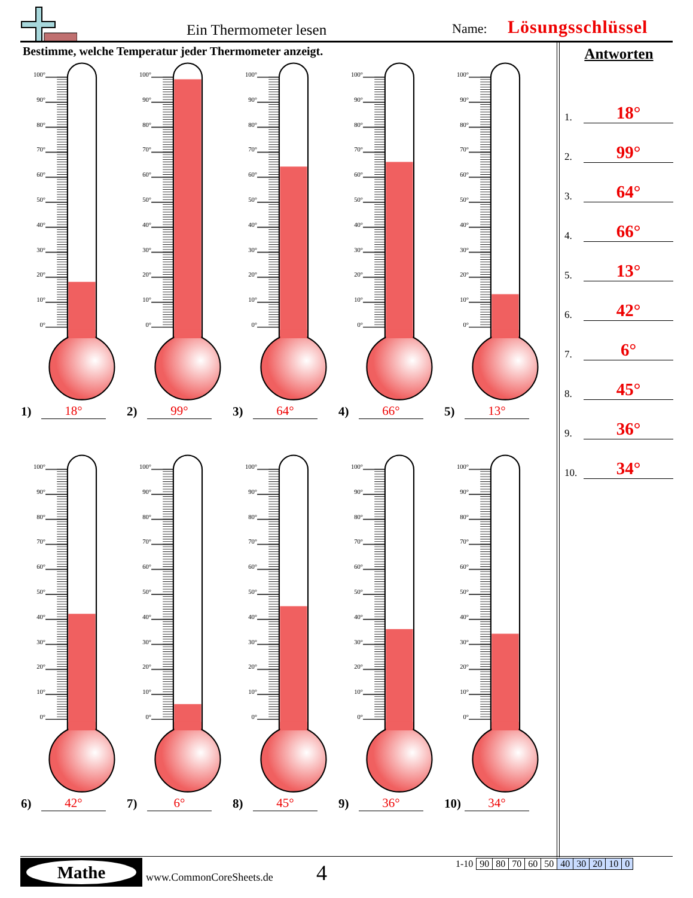Ein Thermometer lesen Name: Lösungsschlüssel
Bestimme, welche Temperatur jeder Thermometer anzeigt.
100°
90°
80°
70°
60°
50°
40°
30°
20°
10°
0°
1) 18°
100°
90°
80°
70°
60°
50°
40°
30°
20°
10°
0°
2) 99°
100°
90°
80°
70°
60°
50°
40°
30°
20°
10°
0°
3) 64°
100°
90°
80°
70°
60°
50°
40°
30°
20°
10°
0°
4) 66°
100°
90°
80°
70°
60°
50°
40°
30°
20°
10°
0°
5) 13°
100°
90°
80°
70°
60°
50°
40°
30°
20°
10°
0°
6) 42°
100°
90°
80°
70°
60°
50°
40°
30°
20°
10°
0°
7) 6°
100°
90°
80°
70°
60°
50°
40°
30°
20°
10°
0°
8) 45°
100°
90°
80°
70°
60°
50°
40°
30°
20°
10°
0°
9) 36°
100°
90°
80°
70°
60°
50°
40°
30°
20°
10°
0°
10) 34°
Antworten
1. 18°
2. 99°
3. 64°
4. 66°
5. 13°
6. 42°
7. 6°
8. 45°
9. 36°
10. 34°
Mathe
www.CommonCoreSheets.de 4
| 1-10 | 90 | 80 | 70 | 60 | 50 | 40 | 30 | 20 | 10 | 0 |